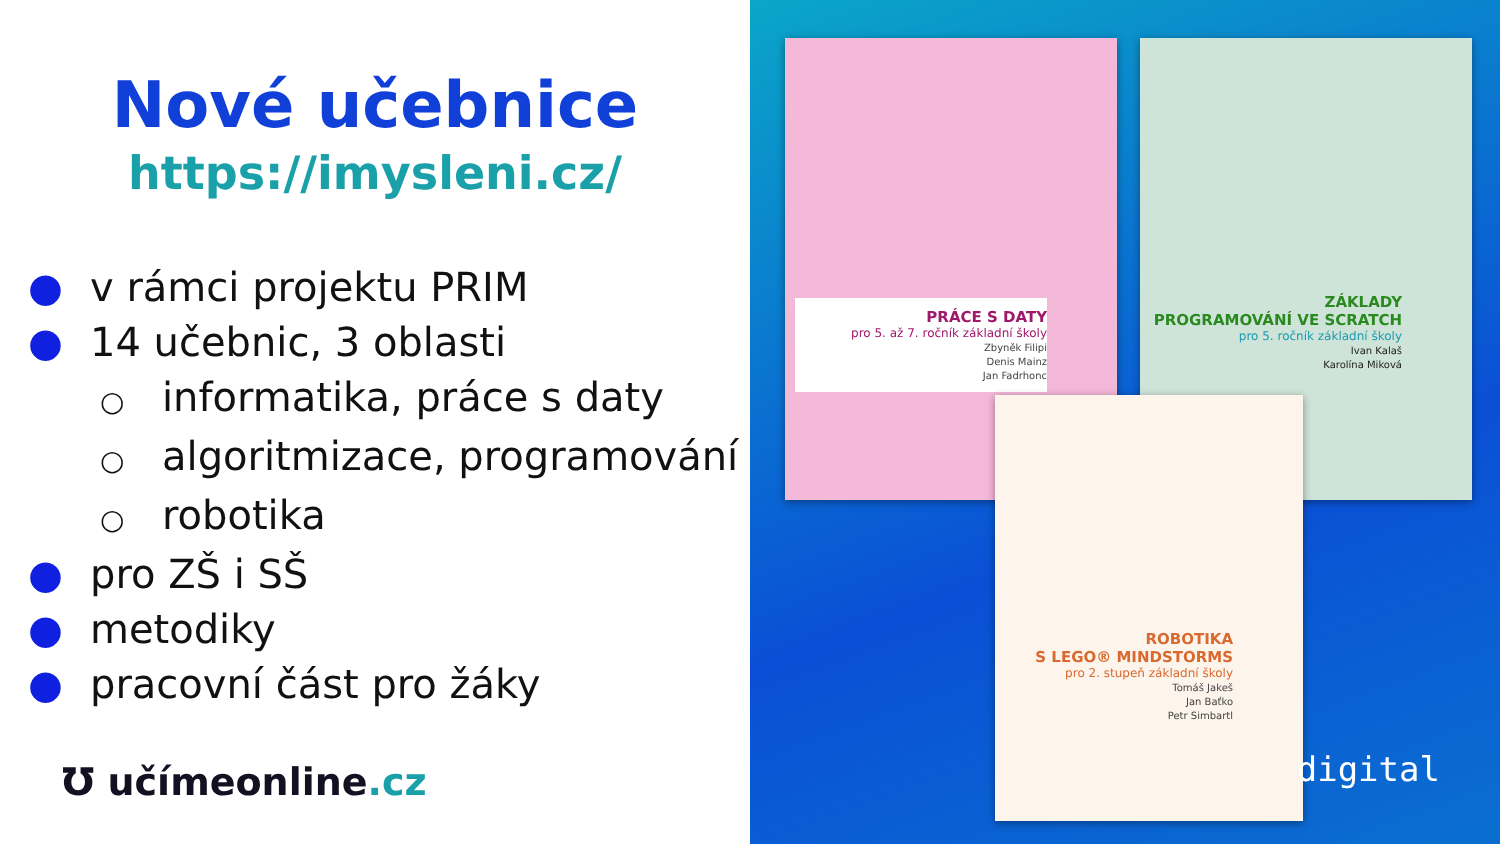Nové učebnice
https://imysleni.cz/
● v rámci projektu PRIM
● 14 učebnic, 3 oblasti
○ informatika, práce s daty
○ algoritmizace, programování
○ robotika
● pro ZŠ i SŠ
● metodiky
● pracovní část pro žáky
Ʊ učímeonline.cz
PRÁCE S DATY
pro 5. až 7. ročník základní školy
Zbyněk Filipi
Denis Mainz
Jan Fadrhonc
ZÁKLADY
PROGRAMOVÁNÍ VE SCRATCH
pro 5. ročník základní školy
Ivan Kalaš
Karolína Miková
ROBOTIKA
S LEGO® MINDSTORMS
pro 2. stupeň základní školy
Tomáš Jakeš
Jan Baťko
Petr Simbartl
digital